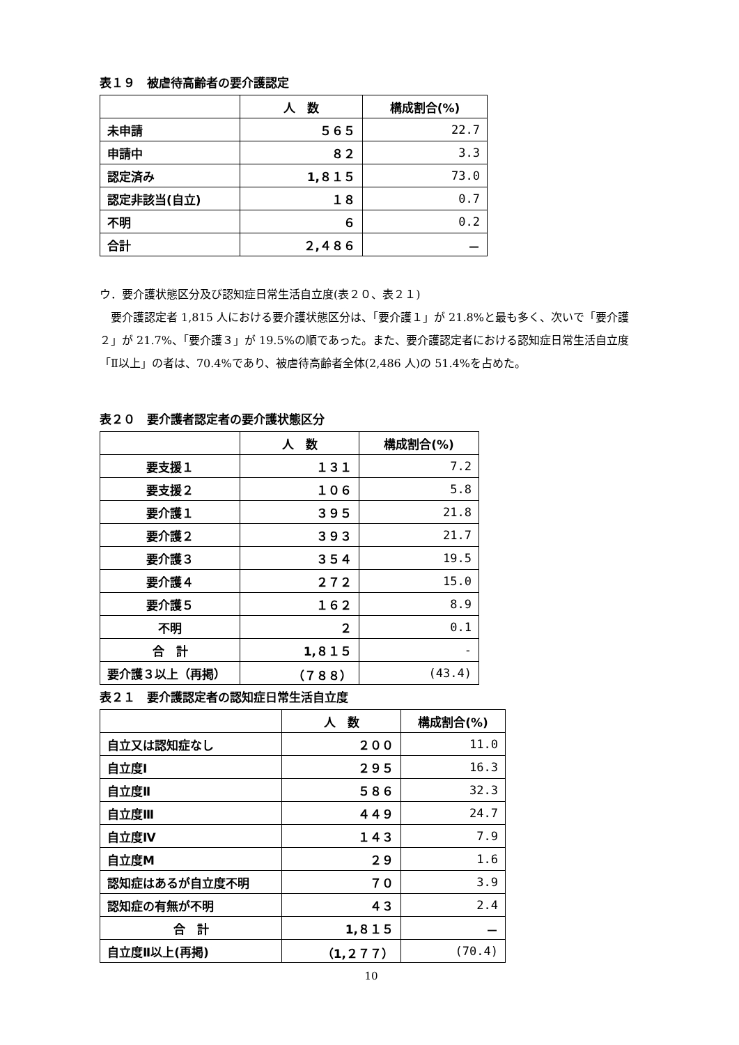表１９　被虐待高齢者の要介護認定
| | 人 数 | 構成割合(%) |
| --- | --- | --- |
| 未申請 | ５６５ | 22.7 |
| 申請中 | ８２ | 3.3 |
| 認定済み | 1,８１５ | 73.0 |
| 認定非該当(自立) | １８ | 0.7 |
| 不明 | ６ | 0.2 |
| 合計 | ２,４８６ | － |
ウ．要介護状態区分及び認知症日常生活自立度(表２０、表２１)
　要介護認定者 1,815 人における要介護状態区分は、「要介護１」が 21.8%と最も多く、次いで「要介護２」が 21.7%、「要介護３」が 19.5%の順であった。また、要介護認定者における認知症日常生活自立度「Ⅱ以上」の者は、70.4%であり、被虐待高齢者全体(2,486 人)の 51.4%を占めた。
表２０　要介護者認定者の要介護状態区分
| | 人 数 | 構成割合(%) |
| --- | --- | --- |
| 要支援１ | １３１ | 7.2 |
| 要支援２ | １０６ | 5.8 |
| 要介護１ | ３９５ | 21.8 |
| 要介護２ | ３９３ | 21.7 |
| 要介護３ | ３５４ | 19.5 |
| 要介護４ | ２７２ | 15.0 |
| 要介護５ | １６２ | 8.9 |
| 不明 | ２ | 0.1 |
| 合 計 | 1,８１５ | - |
| 要介護３以上（再掲） | （７８８） | (43.4) |
表２１　要介護認定者の認知症日常生活自立度
| | 人 数 | 構成割合(%) |
| --- | --- | --- |
| 自立又は認知症なし | ２００ | 11.0 |
| 自立度Ⅰ | ２９５ | 16.3 |
| 自立度Ⅱ | ５８６ | 32.3 |
| 自立度Ⅲ | ４４９ | 24.7 |
| 自立度Ⅳ | １４３ | 7.9 |
| 自立度M | ２９ | 1.6 |
| 認知症はあるが自立度不明 | ７０ | 3.9 |
| 認知症の有無が不明 | ４３ | 2.4 |
| 合 計 | 1,８１５ | － |
| 自立度Ⅱ以上(再掲) | （1,２７７） | (70.4) |
10